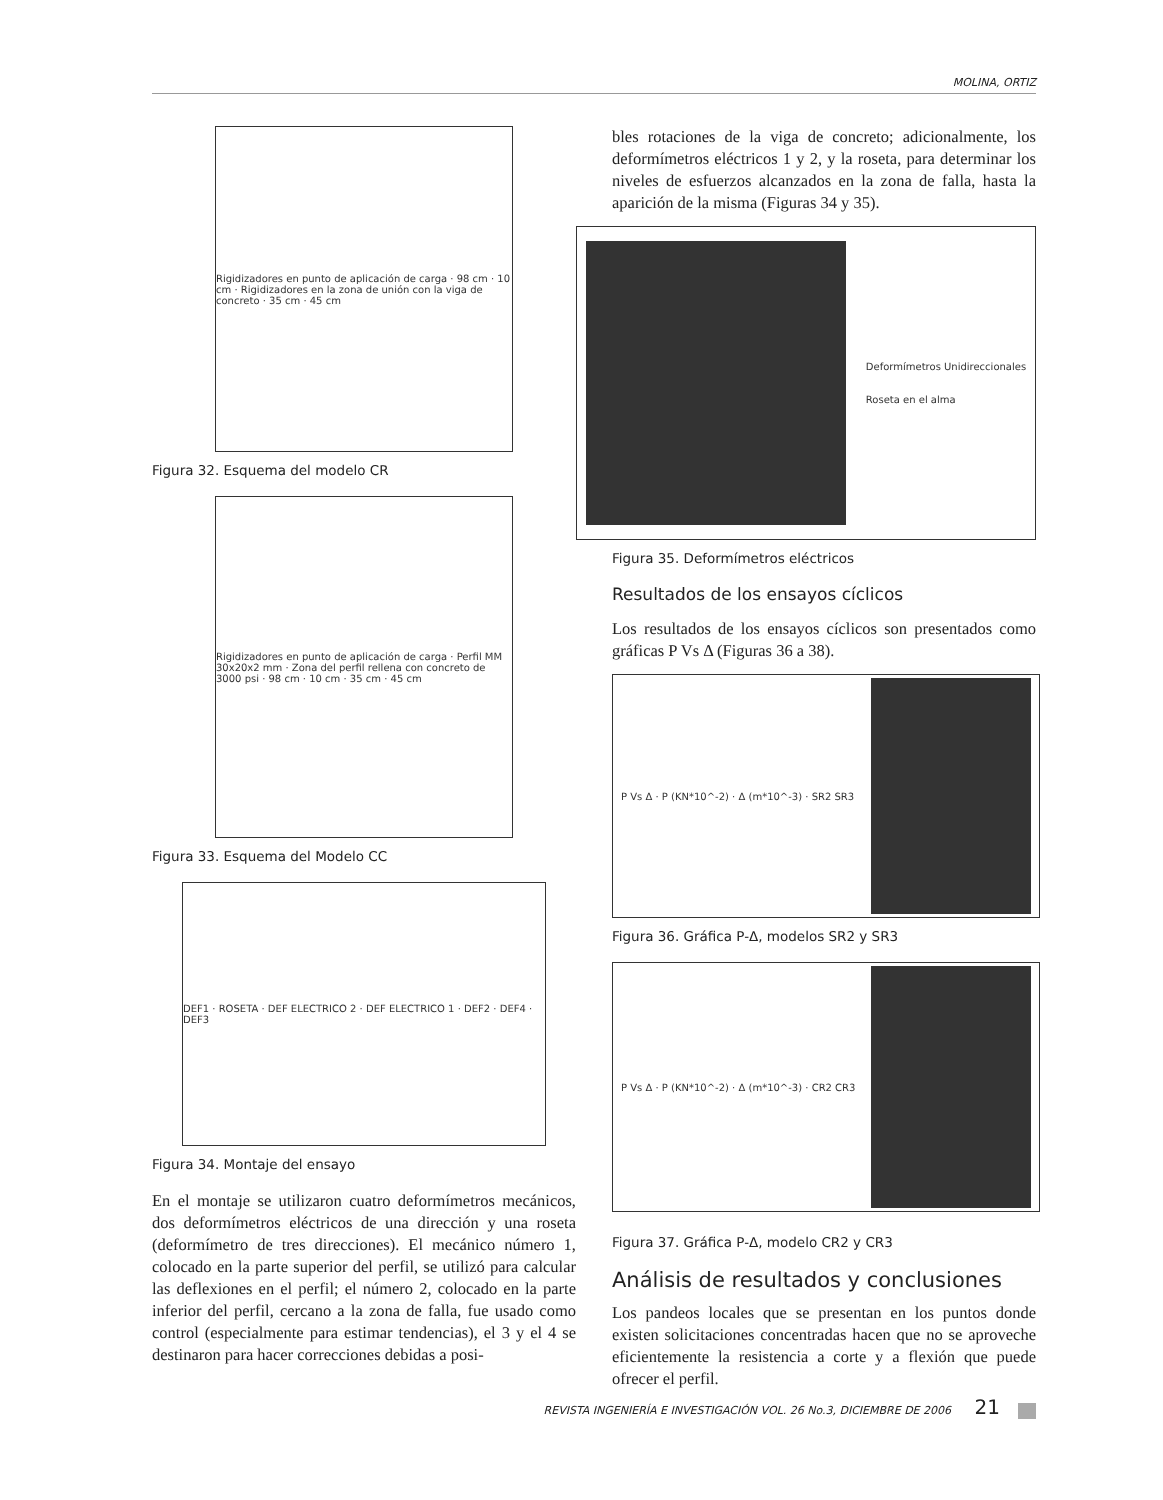MOLINA, ORTIZ
Rigidizadores en punto de aplicación de carga · 98 cm · 10 cm · Rigidizadores en la zona de unión con la viga de concreto · 35 cm · 45 cm
Figura 32. Esquema del modelo CR
Rigidizadores en punto de aplicación de carga · Perfil MM 30x20x2 mm · Zona del perfil rellena con concreto de 3000 psi · 98 cm · 10 cm · 35 cm · 45 cm
Figura 33. Esquema del Modelo CC
DEF1 · ROSETA · DEF ELECTRICO 2 · DEF ELECTRICO 1 · DEF2 · DEF4 · DEF3
Figura 34. Montaje del ensayo
En el montaje se utilizaron cuatro deformímetros mecánicos, dos deformímetros eléctricos de una dirección y una roseta (deformímetro de tres direcciones). El mecánico número 1, colocado en la parte superior del perfil, se utilizó para calcular las deflexiones en el perfil; el número 2, colocado en la parte inferior del perfil, cercano a la zona de falla, fue usado como control (especialmente para estimar tendencias), el 3 y el 4 se destinaron para hacer correcciones debidas a posi-
bles rotaciones de la viga de concreto; adicionalmente, los deformímetros eléctricos 1 y 2, y la roseta, para determinar los niveles de esfuerzos alcanzados en la zona de falla, hasta la aparición de la misma (Figuras 34 y 35).
Deformímetros Unidireccionales
Roseta en el alma
Figura 35. Deformímetros eléctricos
Resultados de los ensayos cíclicos
Los resultados de los ensayos cíclicos son presentados como gráficas P Vs Δ (Figuras 36 a 38).
P Vs Δ · P (KN*10^-2) · Δ (m*10^-3) · SR2 SR3
Figura 36. Gráfica P-Δ, modelos SR2 y SR3
P Vs Δ · P (KN*10^-2) · Δ (m*10^-3) · CR2 CR3
Figura 37. Gráfica P-Δ, modelo CR2 y CR3
Análisis de resultados y conclusiones
Los pandeos locales que se presentan en los puntos donde existen solicitaciones concentradas hacen que no se aproveche eficientemente la resistencia a corte y a flexión que puede ofrecer el perfil.
REVISTA INGENIERÍA E INVESTIGACIÓN VOL. 26 No.3, DICIEMBRE DE 2006 21